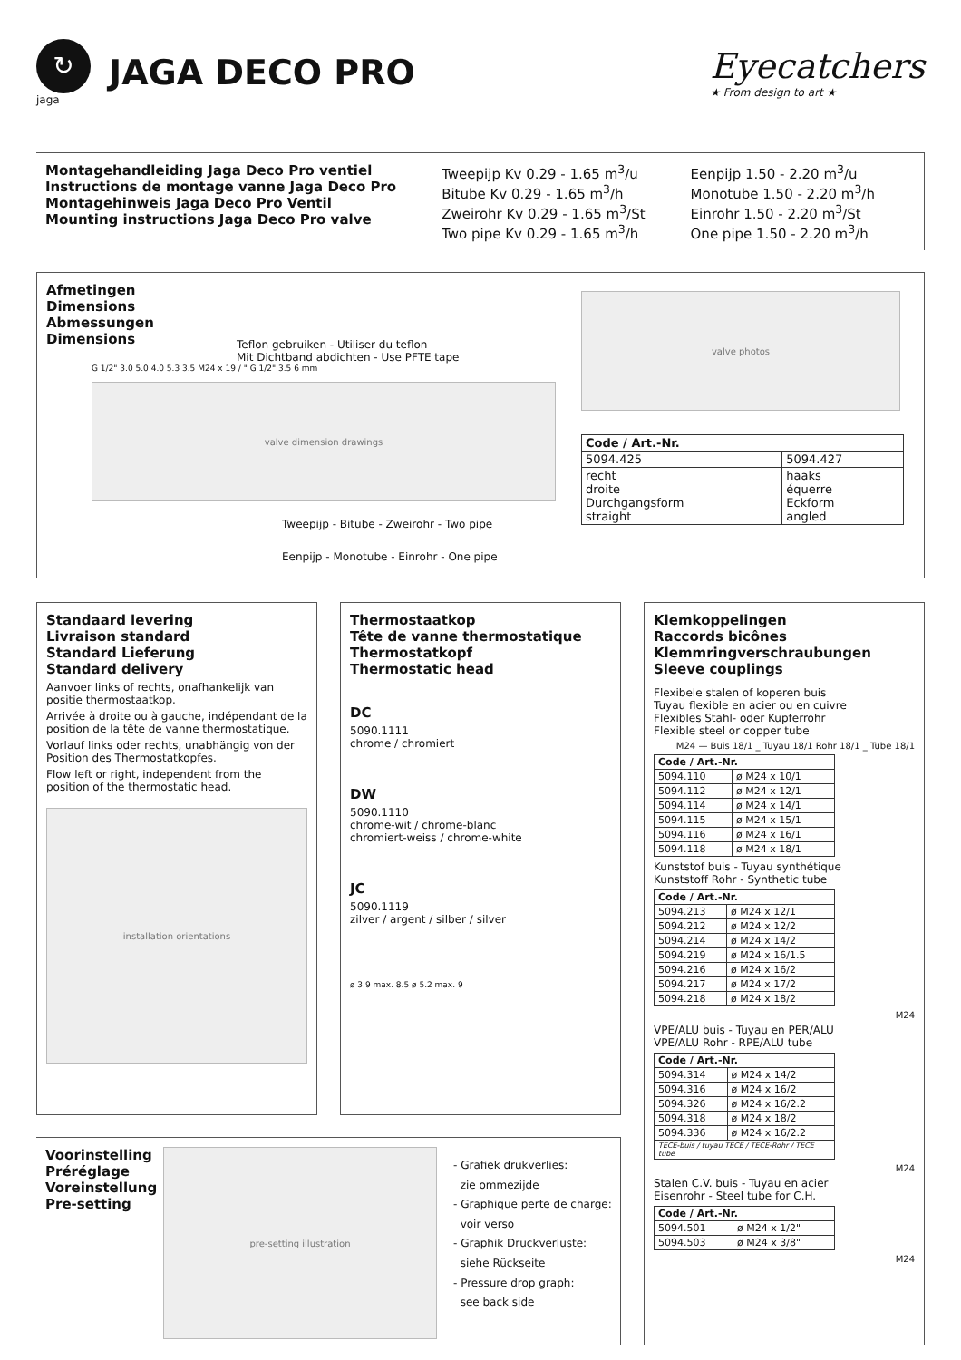↻
jaga
JAGA DECO PRO
Eyecatchers
★ From design to art ★
Montagehandleiding Jaga Deco Pro ventiel
Instructions de montage vanne Jaga Deco Pro
Montagehinweis Jaga Deco Pro Ventil
Mounting instructions Jaga Deco Pro valve
Tweepijp Kv 0.29 - 1.65 m<sup>3</sup>/u
Bitube Kv 0.29 - 1.65 m<sup>3</sup>/h
Zweirohr Kv 0.29 - 1.65 m<sup>3</sup>/St
Two pipe Kv 0.29 - 1.65 m<sup>3</sup>/h
Eenpijp 1.50 - 2.20 m<sup>3</sup>/u
Monotube 1.50 - 2.20 m<sup>3</sup>/h
Einrohr 1.50 - 2.20 m<sup>3</sup>/St
One pipe 1.50 - 2.20 m<sup>3</sup>/h
Afmetingen
Dimensions
Abmessungen
Dimensions
Teflon gebruiken - Utiliser du teflon
Mit Dichtband abdichten - Use PFTE tape
G 1/2" 3.0 5.0 4.0 5.3 3.5 M24 x 19 / " G 1/2" 3.5 6 mm
valve dimension drawings
Tweepijp - Bitube - Zweirohr - Two pipe
Eenpijp - Monotube - Einrohr - One pipe
valve photos
| Code / Art.-Nr. | |
| --- | --- |
| 5094.425 | 5094.427 |
| recht droite Durchgangsform straight | haaks équerre Eckform angled |
Standaard levering
Livraison standard
Standard Lieferung
Standard delivery
Aanvoer links of rechts, onafhankelijk van positie thermostaatkop.
Arrivée à droite ou à gauche, indépendant de la position de la tête de vanne thermostatique.
Vorlauf links oder rechts, unabhängig von der Position des Thermostatkopfes.
Flow left or right, independent from the position of the thermostatic head.
installation orientations
Thermostaatkop
Tête de vanne thermostatique
Thermostatkopf
Thermostatic head
DC
5090.1111
chrome / chromiert
DW
5090.1110
chrome-wit / chrome-blanc
chromiert-weiss / chrome-white
JC
5090.1119
zilver / argent / silber / silver
ø 3.9 max. 8.5 ø 5.2 max. 9
Klemkoppelingen
Raccords bicônes
Klemmringverschraubungen
Sleeve couplings
Flexibele stalen of koperen buis
Tuyau flexible en acier ou en cuivre
Flexibles Stahl- oder Kupferrohr
Flexible steel or copper tube
M24 — Buis 18/1 _ Tuyau 18/1 Rohr 18/1 _ Tube 18/1
| Code / Art.-Nr. | |
| --- | --- |
| 5094.110 | ø M24 x 10/1 |
| 5094.112 | ø M24 x 12/1 |
| 5094.114 | ø M24 x 14/1 |
| 5094.115 | ø M24 x 15/1 |
| 5094.116 | ø M24 x 16/1 |
| 5094.118 | ø M24 x 18/1 |
Kunststof buis - Tuyau synthétique
Kunststoff Rohr - Synthetic tube
| Code / Art.-Nr. | |
| --- | --- |
| 5094.213 | ø M24 x 12/1 |
| 5094.212 | ø M24 x 12/2 |
| 5094.214 | ø M24 x 14/2 |
| 5094.219 | ø M24 x 16/1.5 |
| 5094.216 | ø M24 x 16/2 |
| 5094.217 | ø M24 x 17/2 |
| 5094.218 | ø M24 x 18/2 |
M24
VPE/ALU buis - Tuyau en PER/ALU
VPE/ALU Rohr - RPE/ALU tube
| Code / Art.-Nr. | |
| --- | --- |
| 5094.314 | ø M24 x 14/2 |
| 5094.316 | ø M24 x 16/2 |
| 5094.326 | ø M24 x 16/2.2 |
| 5094.318 | ø M24 x 18/2 |
| 5094.336 | ø M24 x 16/2.2 |
| TECE-buis / tuyau TECE / TECE-Rohr / TECE tube | |
M24
Stalen C.V. buis - Tuyau en acier
Eisenrohr - Steel tube for C.H.
| Code / Art.-Nr. | |
| --- | --- |
| 5094.501 | ø M24 x 1/2" |
| 5094.503 | ø M24 x 3/8" |
M24
Voorinstelling
Préréglage
Voreinstellung
Pre-setting
pre-setting illustration
- Grafiek drukverlies:
zie ommezijde
- Graphique perte de charge:
voir verso
- Graphik Druckverluste:
siehe Rückseite
- Pressure drop graph:
see back side